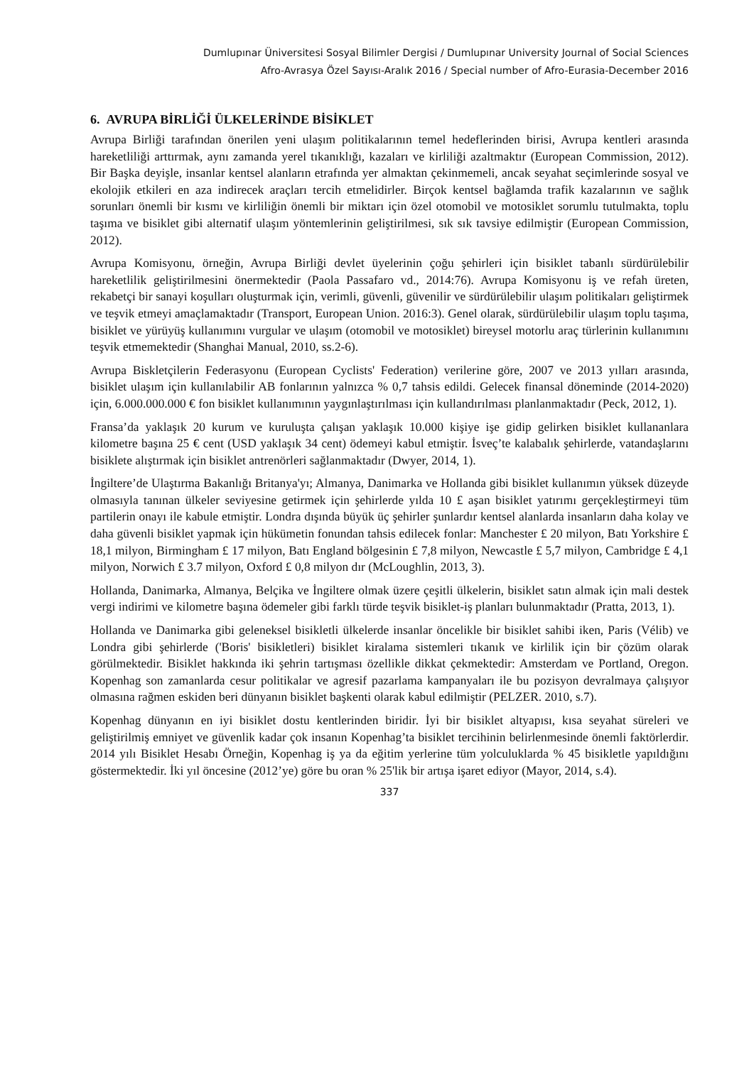Dumlupınar Üniversitesi Sosyal Bilimler Dergisi / Dumlupınar University Journal of Social Sciences
Afro-Avrasya Özel Sayısı-Aralık 2016 / Special number of Afro-Eurasia-December 2016
6. AVRUPA BİRLİĞİ ÜLKELERİNDE BİSİKLET
Avrupa Birliği tarafından önerilen yeni ulaşım politikalarının temel hedeflerinden birisi, Avrupa kentleri arasında hareketliliği arttırmak, aynı zamanda yerel tıkanıklığı, kazaları ve kirliliği azaltmaktır (European Commission, 2012). Bir Başka deyişle, insanlar kentsel alanların etrafında yer almaktan çekinmemeli, ancak seyahat seçimlerinde sosyal ve ekolojik etkileri en aza indirecek araçları tercih etmelidirler. Birçok kentsel bağlamda trafik kazalarının ve sağlık sorunları önemli bir kısmı ve kirliliğin önemli bir miktarı için özel otomobil ve motosiklet sorumlu tutulmakta, toplu taşıma ve bisiklet gibi alternatif ulaşım yöntemlerinin geliştirilmesi, sık sık tavsiye edilmiştir (European Commission, 2012).
Avrupa Komisyonu, örneğin, Avrupa Birliği devlet üyelerinin çoğu şehirleri için bisiklet tabanlı sürdürülebilir hareketlilik geliştirilmesini önermektedir (Paola Passafaro vd., 2014:76). Avrupa Komisyonu iş ve refah üreten, rekabetçi bir sanayi koşulları oluşturmak için, verimli, güvenli, güvenilir ve sürdürülebilir ulaşım politikaları geliştirmek ve teşvik etmeyi amaçlamaktadır (Transport, European Union. 2016:3). Genel olarak, sürdürülebilir ulaşım toplu taşıma, bisiklet ve yürüyüş kullanımını vurgular ve ulaşım (otomobil ve motosiklet) bireysel motorlu araç türlerinin kullanımını teşvik etmemektedir (Shanghai Manual, 2010, ss.2-6).
Avrupa Biskletçilerin Federasyonu (European Cyclists' Federation) verilerine göre, 2007 ve 2013 yılları arasında, bisiklet ulaşım için kullanılabilir AB fonlarının yalnızca % 0,7 tahsis edildi. Gelecek finansal döneminde (2014-2020) için, 6.000.000.000 € fon bisiklet kullanımının yaygınlaştırılması için kullandırılması planlanmaktadır (Peck, 2012, 1).
Fransa’da yaklaşık 20 kurum ve kuruluşta çalışan yaklaşık 10.000 kişiye işe gidip gelirken bisiklet kullananlara kilometre başına 25 € cent (USD yaklaşık 34 cent) ödemeyi kabul etmiştir. İsveç’te kalabalık şehirlerde, vatandaşlarını bisiklete alıştırmak için bisiklet antrenörleri sağlanmaktadır (Dwyer, 2014, 1).
İngiltere’de Ulaştırma Bakanlığı Britanya'yı; Almanya, Danimarka ve Hollanda gibi bisiklet kullanımın yüksek düzeyde olmasıyla tanınan ülkeler seviyesine getirmek için şehirlerde yılda 10 £ aşan bisiklet yatırımı gerçekleştirmeyi tüm partilerin onayı ile kabule etmiştir. Londra dışında büyük üç şehirler şunlardır kentsel alanlarda insanların daha kolay ve daha güvenli bisiklet yapmak için hükümetin fonundan tahsis edilecek fonlar: Manchester £ 20 milyon, Batı Yorkshire £ 18,1 milyon, Birmingham £ 17 milyon, Batı England bölgesinin £ 7,8 milyon, Newcastle £ 5,7 milyon, Cambridge £ 4,1 milyon, Norwich £ 3.7 milyon, Oxford £ 0,8 milyon dır (McLoughlin, 2013, 3).
Hollanda, Danimarka, Almanya, Belçika ve İngiltere olmak üzere çeşitli ülkelerin, bisiklet satın almak için mali destek vergi indirimi ve kilometre başına ödemeler gibi farklı türde teşvik bisiklet-iş planları bulunmaktadır (Pratta, 2013, 1).
Hollanda ve Danimarka gibi geleneksel bisikletli ülkelerde insanlar öncelikle bir bisiklet sahibi iken, Paris (Vélib) ve Londra gibi şehirlerde ('Boris' bisikletleri) bisiklet kiralama sistemleri tıkanık ve kirlilik için bir çözüm olarak görülmektedir. Bisiklet hakkında iki şehrin tartışması özellikle dikkat çekmektedir: Amsterdam ve Portland, Oregon. Kopenhag son zamanlarda cesur politikalar ve agresif pazarlama kampanyaları ile bu pozisyon devralmaya çalışıyor olmasına rağmen eskiden beri dünyanın bisiklet başkenti olarak kabul edilmiştir (PELZER. 2010, s.7).
Kopenhag dünyanın en iyi bisiklet dostu kentlerinden biridir. İyi bir bisiklet altyapısı, kısa seyahat süreleri ve geliştirilmiş emniyet ve güvenlik kadar çok insanın Kopenhag’ta bisiklet tercihinin belirlenmesinde önemli faktörlerdir. 2014 yılı Bisiklet Hesabı Örneğin, Kopenhag iş ya da eğitim yerlerine tüm yolculuklarda % 45 bisikletle yapıldığını göstermektedir. İki yıl öncesine (2012’ye) göre bu oran % 25'lik bir artışa işaret ediyor (Mayor, 2014, s.4).
337